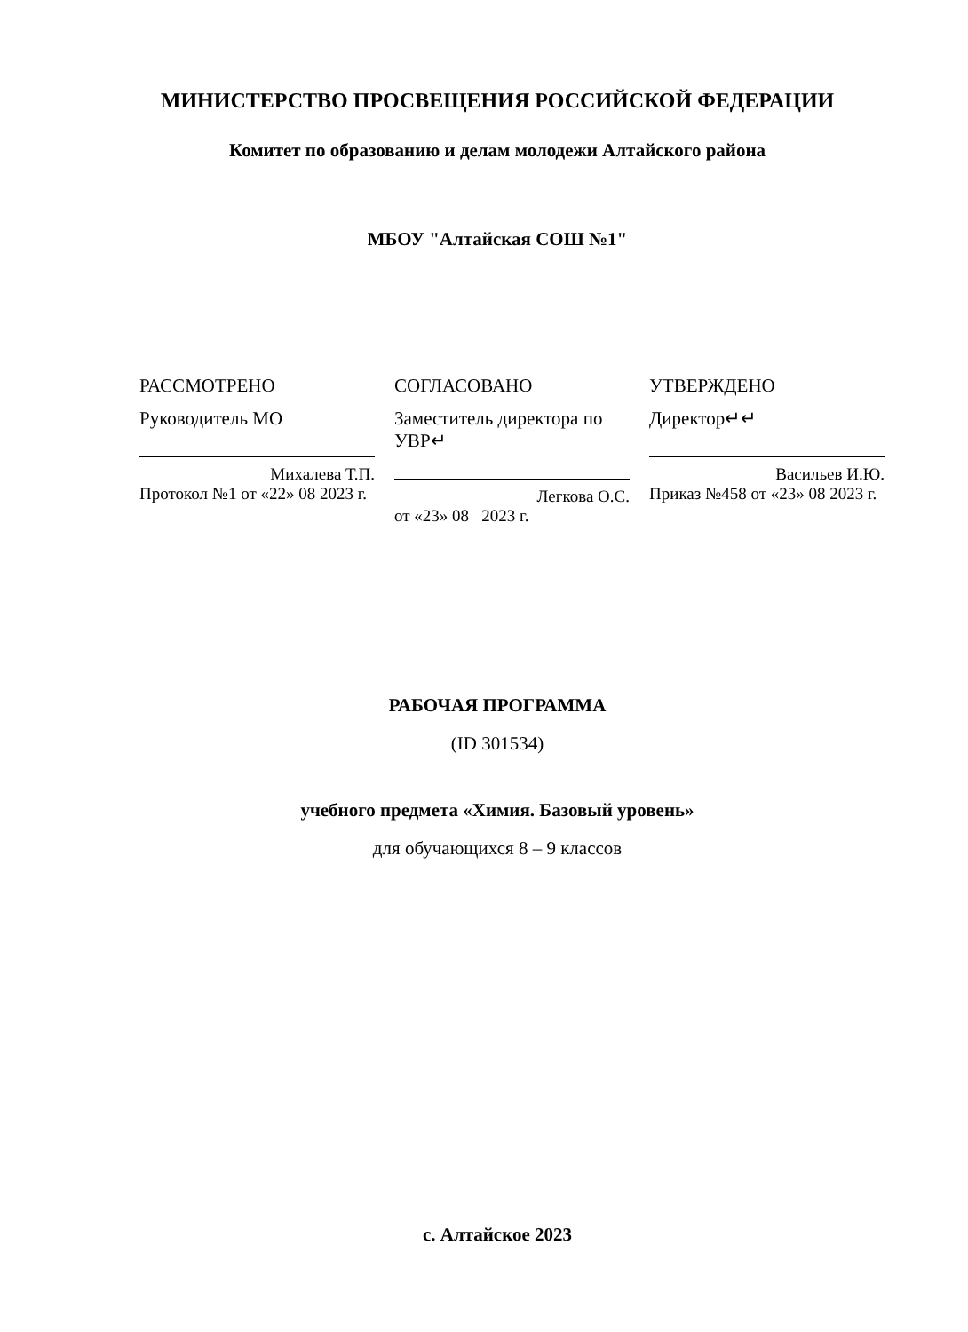МИНИСТЕРСТВО ПРОСВЕЩЕНИЯ РОССИЙСКОЙ ФЕДЕРАЦИИ
Комитет по образованию и делам молодежи Алтайского района
МБОУ "Алтайская СОШ №1"
РАССМОТРЕНО
Руководитель МО
Михалева Т.П.
Протокол №1 от «22» 08 2023 г.
СОГЛАСОВАНО
Заместитель директора по УВР↵
Легкова О.С.
от «23» 08 2023 г.
УТВЕРЖДЕНО
Директор↵↵
Васильев И.Ю.
Приказ №458 от «23» 08 2023 г.
РАБОЧАЯ ПРОГРАММА
(ID 301534)
учебного предмета «Химия. Базовый уровень»
для обучающихся 8 – 9 классов
с. Алтайское 2023